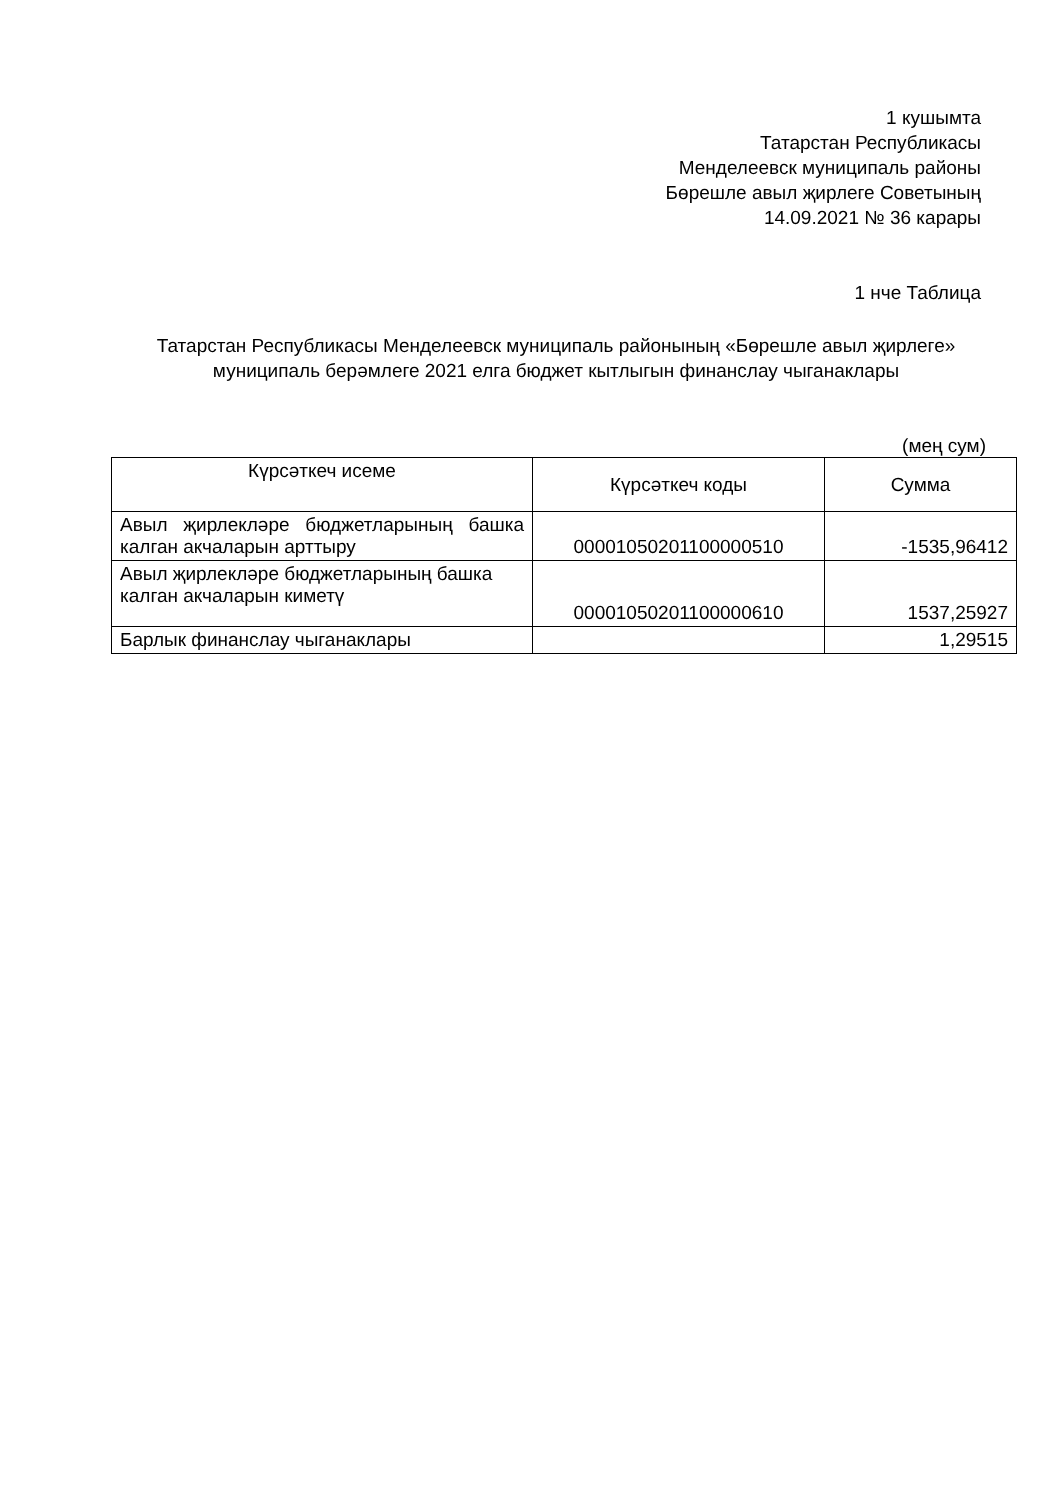1 кушымта
Татарстан Республикасы
Менделеевск муниципаль районы
Бөрешле авыл җирлеге Советының
14.09.2021 № 36 карары
1 нче Таблица
Татарстан Республикасы Менделеевск муниципаль районының «Бөрешле авыл җирлеге» муниципаль берәмлеге 2021 елга бюджет кытлыгын финанслау чыганаклары
(мең сум)
| Күрсәткеч исеме | Күрсәткеч коды | Сумма |
| --- | --- | --- |
| Авыл җирлекләре бюджетларының башка калган акчаларын арттыру | 00001050201100000510 | -1535,96412 |
| Авыл җирлекләре бюджетларының башка калган акчаларын киметү | 00001050201100000610 | 1537,25927 |
| Барлык финанслау чыганаклары | | 1,29515 |